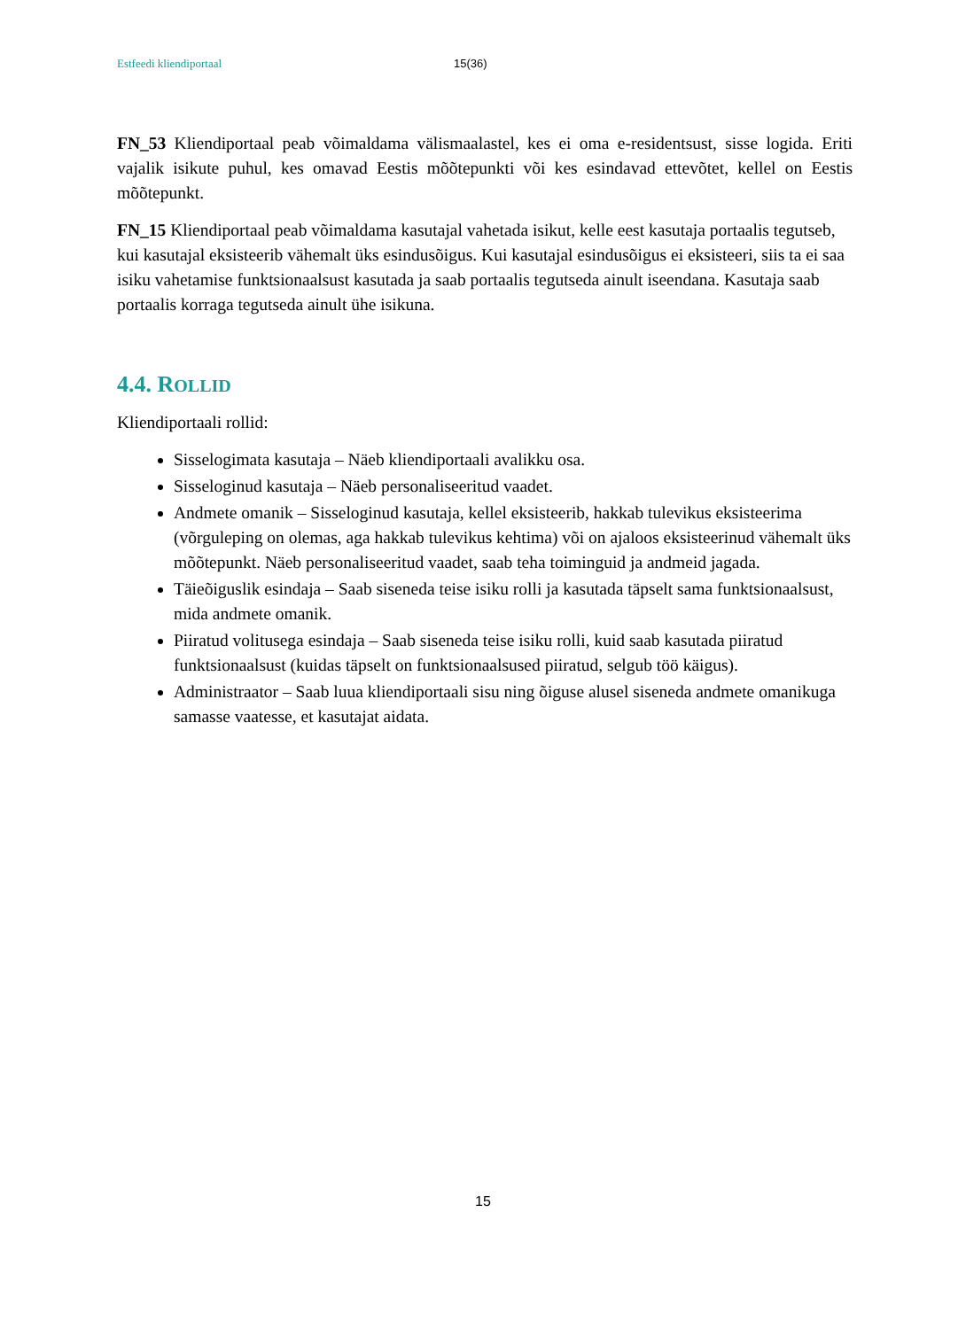Estfeedi kliendiportaal 15(36)
FN_53 Kliendiportaal peab võimaldama välismaalastel, kes ei oma e-residentsust, sisse logida. Eriti vajalik isikute puhul, kes omavad Eestis mõõtepunkti või kes esindavad ettevõtet, kellel on Eestis mõõtepunkt.
FN_15 Kliendiportaal peab võimaldama kasutajal vahetada isikut, kelle eest kasutaja portaalis tegutseb, kui kasutajal eksisteerib vähemalt üks esindusõigus. Kui kasutajal esindusõigus ei eksisteeri, siis ta ei saa isiku vahetamise funktsionaalsust kasutada ja saab portaalis tegutseda ainult iseendana. Kasutaja saab portaalis korraga tegutseda ainult ühe isikuna.
4.4. ROLLID
Kliendiportaali rollid:
Sisselogimata kasutaja – Näeb kliendiportaali avalikku osa.
Sisseloginud kasutaja – Näeb personaliseeritud vaadet.
Andmete omanik – Sisseloginud kasutaja, kellel eksisteerib, hakkab tulevikus eksisteerima (võrguleping on olemas, aga hakkab tulevikus kehtima) või on ajaloos eksisteerinud vähemalt üks mõõtepunkt. Näeb personaliseeritud vaadet, saab teha toiminguid ja andmeid jagada.
Täieõiguslik esindaja – Saab siseneda teise isiku rolli ja kasutada täpselt sama funktsionaalsust, mida andmete omanik.
Piiratud volitusega esindaja – Saab siseneda teise isiku rolli, kuid saab kasutada piiratud funktsionaalsust (kuidas täpselt on funktsionaalsused piiratud, selgub töö käigus).
Administraator – Saab luua kliendiportaali sisu ning õiguse alusel siseneda andmete omanikuga samasse vaatesse, et kasutajat aidata.
15